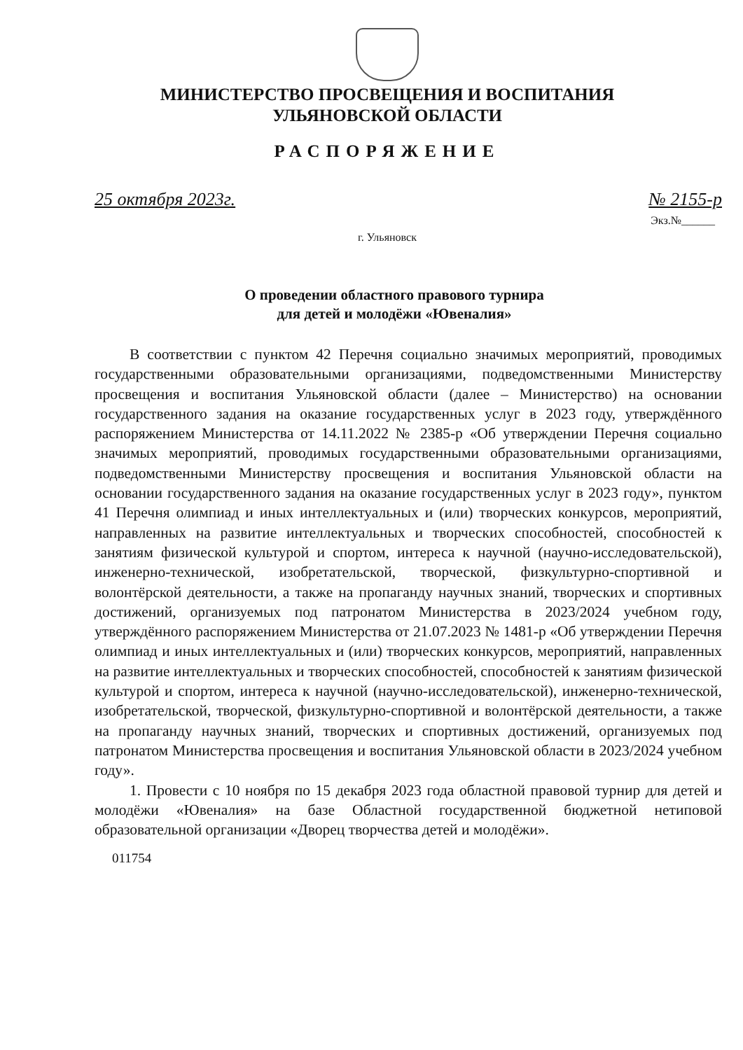МИНИСТЕРСТВО ПРОСВЕЩЕНИЯ И ВОСПИТАНИЯ
УЛЬЯНОВСКОЙ ОБЛАСТИ
РАСПОРЯЖЕНИЕ
25 октября 2023г. № 2155-р
Экз.№______
г. Ульяновск
О проведении областного правового турнира
для детей и молодёжи «Ювеналия»
В соответствии с пунктом 42 Перечня социально значимых мероприятий, проводимых государственными образовательными организациями, подведомственными Министерству просвещения и воспитания Ульяновской области (далее – Министерство) на основании государственного задания на оказание государственных услуг в 2023 году, утверждённого распоряжением Министерства от 14.11.2022 № 2385-р «Об утверждении Перечня социально значимых мероприятий, проводимых государственными образовательными организациями, подведомственными Министерству просвещения и воспитания Ульяновской области на основании государственного задания на оказание государственных услуг в 2023 году», пунктом 41 Перечня олимпиад и иных интеллектуальных и (или) творческих конкурсов, мероприятий, направленных на развитие интеллектуальных и творческих способностей, способностей к занятиям физической культурой и спортом, интереса к научной (научно-исследовательской), инженерно-технической, изобретательской, творческой, физкультурно-спортивной и волонтёрской деятельности, а также на пропаганду научных знаний, творческих и спортивных достижений, организуемых под патронатом Министерства в 2023/2024 учебном году, утверждённого распоряжением Министерства от 21.07.2023 № 1481-р «Об утверждении Перечня олимпиад и иных интеллектуальных и (или) творческих конкурсов, мероприятий, направленных на развитие интеллектуальных и творческих способностей, способностей к занятиям физической культурой и спортом, интереса к научной (научно-исследовательской), инженерно-технической, изобретательской, творческой, физкультурно-спортивной и волонтёрской деятельности, а также на пропаганду научных знаний, творческих и спортивных достижений, организуемых под патронатом Министерства просвещения и воспитания Ульяновской области в 2023/2024 учебном году».
1. Провести с 10 ноября по 15 декабря 2023 года областной правовой турнир для детей и молодёжи «Ювеналия» на базе Областной государственной бюджетной нетиповой образовательной организации «Дворец творчества детей и молодёжи».
011754